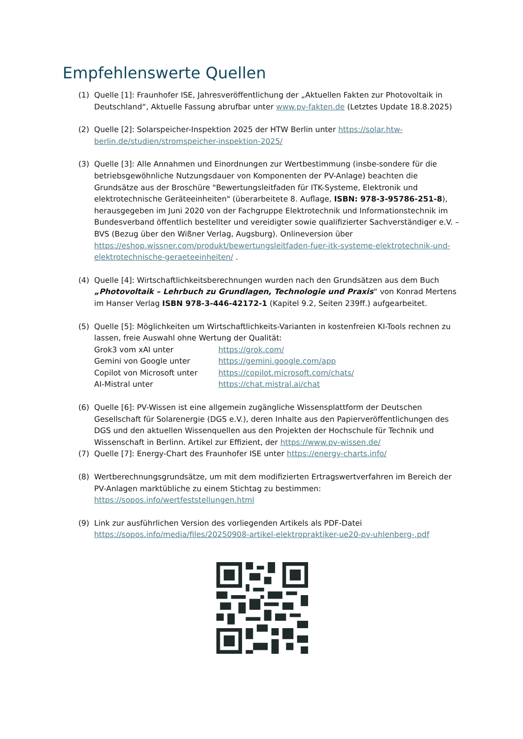Empfehlenswerte Quellen
(1) Quelle [1]: Fraunhofer ISE, Jahresveröffentlichung der „Aktuellen Fakten zur Photovoltaik in Deutschland“, Aktuelle Fassung abrufbar unter www.pv-fakten.de (Letztes Update 18.8.2025)
(2) Quelle [2]: Solarspeicher-Inspektion 2025 der HTW Berlin unter https://solar.htw-berlin.de/studien/stromspeicher-inspektion-2025/
(3) Quelle [3]: Alle Annahmen und Einordnungen zur Wertbestimmung (insbe-sondere für die betriebsgewöhnliche Nutzungsdauer von Komponenten der PV-Anlage) beachten die Grundsätze aus der Broschüre "Bewertungsleitfaden für ITK-Systeme, Elektronik und elektrotechnische Geräteeinheiten" (überarbeitete 8. Auflage, ISBN: 978-3-95786-251-8), herausgegeben im Juni 2020 von der Fachgruppe Elektrotechnik und Informationstechnik im Bundesverband öffentlich bestellter und vereidigter sowie qualifizierter Sachverständiger e.V. – BVS (Bezug über den Wißner Verlag, Augsburg). Onlineversion über https://eshop.wissner.com/produkt/bewertungsleitfaden-fuer-itk-systeme-elektrotechnik-und-elektrotechnische-geraeteeinheiten/ .
(4) Quelle [4]: Wirtschaftlichkeitsberechnungen wurden nach den Grundsätzen aus dem Buch „Photovoltaik – Lehrbuch zu Grundlagen, Technologie und Praxis“ von Konrad Mertens im Hanser Verlag ISBN 978-3-446-42172-1 (Kapitel 9.2, Seiten 239ff.) aufgearbeitet.
(5) Quelle [5]: Möglichkeiten um Wirtschaftlichkeits-Varianten in kostenfreien KI-Tools rechnen zu lassen, freie Auswahl ohne Wertung der Qualität:
Grok3 vom xAI unter https://grok.com/
Gemini von Google unter https://gemini.google.com/app
Copilot von Microsoft unter https://copilot.microsoft.com/chats/
AI-Mistral unter https://chat.mistral.ai/chat
(6) Quelle [6]: PV-Wissen ist eine allgemein zugängliche Wissensplattform der Deutschen Gesellschaft für Solarenergie (DGS e.V.), deren Inhalte aus den Papierveröffentlichungen des DGS und den aktuellen Wissenquellen aus den Projekten der Hochschule für Technik und Wissenschaft in Berlinn. Artikel zur Effizient, der https://www.pv-wissen.de/
(7) Quelle [7]: Energy-Chart des Fraunhofer ISE unter https://energy-charts.info/
(8) Wertberechnungsgrundsätze, um mit dem modifizierten Ertragswertverfahren im Bereich der PV-Anlagen marktübliche zu einem Stichtag zu bestimmen: https://sopos.info/wertfeststellungen.html
(9) Link zur ausführlichen Version des vorliegenden Artikels als PDF-Datei https://sopos.info/media/files/20250908-artikel-elektropraktiker-ue20-pv-uhlenberg-.pdf